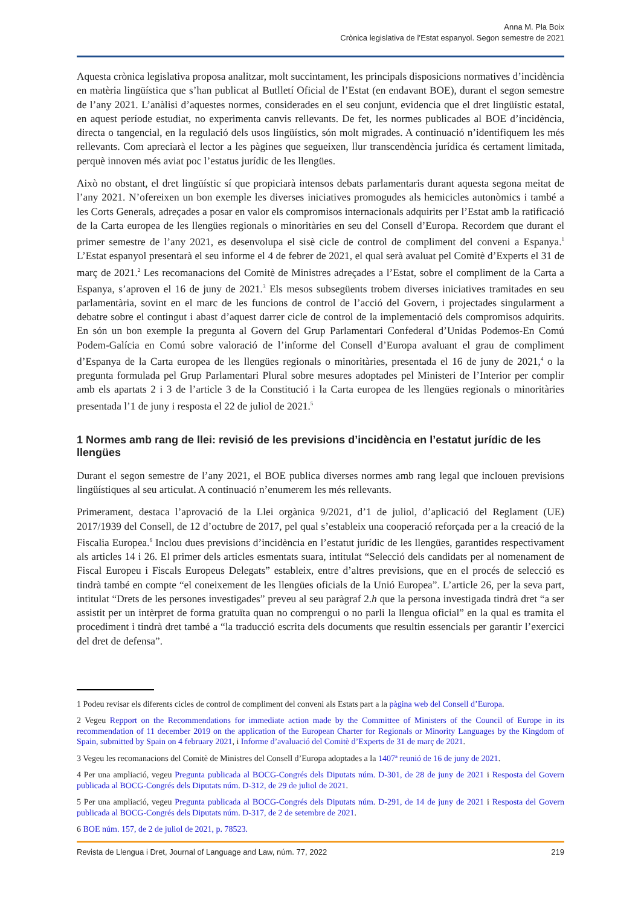Anna M. Pla Boix
Crònica legislativa de l’Estat espanyol. Segon semestre de 2021
Aquesta crònica legislativa proposa analitzar, molt succintament, les principals disposicions normatives d’incidència en matèria lingüística que s’han publicat al Butlletí Oficial de l’Estat (en endavant BOE), durant el segon semestre de l’any 2021. L’anàlisi d’aquestes normes, considerades en el seu conjunt, evidencia que el dret lingüístic estatal, en aquest període estudiat, no experimenta canvis rellevants. De fet, les normes publicades al BOE d’incidència, directa o tangencial, en la regulació dels usos lingüístics, són molt migrades. A continuació n’identifiquem les més rellevants. Com apreciarà el lector a les pàgines que segueixen, llur transcendència jurídica és certament limitada, perquè innoven més aviat poc l’estatus jurídic de les llengües.
Això no obstant, el dret lingüístic sí que propiciarà intensos debats parlamentaris durant aquesta segona meitat de l’any 2021. N’ofereixen un bon exemple les diverses iniciatives promogudes als hemicicles autonòmics i també a les Corts Generals, adreçades a posar en valor els compromisos internacionals adquirits per l’Estat amb la ratificació de la Carta europea de les llengües regionals o minoritàries en seu del Consell d’Europa. Recordem que durant el primer semestre de l’any 2021, es desenvolupa el sisè cicle de control de compliment del conveni a Espanya.<sup>1</sup> L’Estat espanyol presentarà el seu informe el 4 de febrer de 2021, el qual serà avaluat pel Comitè d’Experts el 31 de març de 2021.<sup>2</sup> Les recomanacions del Comitè de Ministres adreçades a l’Estat, sobre el compliment de la Carta a Espanya, s’aproven el 16 de juny de 2021.<sup>3</sup> Els mesos subsegüents trobem diverses iniciatives tramitades en seu parlamentària, sovint en el marc de les funcions de control de l’acció del Govern, i projectades singularment a debatre sobre el contingut i abast d’aquest darrer cicle de control de la implementació dels compromisos adquirits. En són un bon exemple la pregunta al Govern del Grup Parlamentari Confederal d’Unidas Podemos-En Comú Podem-Galícia en Comú sobre valoració de l’informe del Consell d’Europa avaluant el grau de compliment d’Espanya de la Carta europea de les llengües regionals o minoritàries, presentada el 16 de juny de 2021,<sup>4</sup> o la pregunta formulada pel Grup Parlamentari Plural sobre mesures adoptades pel Ministeri de l’Interior per complir amb els apartats 2 i 3 de l’article 3 de la Constitució i la Carta europea de les llengües regionals o minoritàries presentada l’1 de juny i resposta el 22 de juliol de 2021.<sup>5</sup>
1 Normes amb rang de llei: revisió de les previsions d’incidència en l’estatut jurídic de les llengües
Durant el segon semestre de l’any 2021, el BOE publica diverses normes amb rang legal que inclouen previsions lingüístiques al seu articulat. A continuació n’enumerem les més rellevants.
Primerament, destaca l’aprovació de la Llei orgànica 9/2021, d’1 de juliol, d’aplicació del Reglament (UE) 2017/1939 del Consell, de 12 d’octubre de 2017, pel qual s’estableix una cooperació reforçada per a la creació de la Fiscalia Europea.<sup>6</sup> Inclou dues previsions d’incidència en l’estatut jurídic de les llengües, garantides respectivament als articles 14 i 26. El primer dels articles esmentats suara, intitulat “Selecció dels candidats per al nomenament de Fiscal Europeu i Fiscals Europeus Delegats” estableix, entre d’altres previsions, que en el procés de selecció es tindrà també en compte “el coneixement de les llengües oficials de la Unió Europea”. L’article 26, per la seva part, intitulat “Drets de les persones investigades” preveu al seu paràgraf 2.h que la persona investigada tindrà dret “a ser assistit per un intèrpret de forma gratuïta quan no comprengui o no parli la llengua oficial” en la qual es tramita el procediment i tindrà dret també a “la traducció escrita dels documents que resultin essencials per garantir l’exercici del dret de defensa”.
1 Podeu revisar els diferents cicles de control de compliment del conveni als Estats part a la pàgina web del Consell d’Europa.
2 Vegeu Repport on the Recommendations for immediate action made by the Committee of Ministers of the Council of Europe in its recommendation of 11 december 2019 on the application of the European Charter for Regionals or Minority Languages by the Kingdom of Spain, submitted by Spain on 4 february 2021, i Informe d’avaluació del Comitè d’Experts de 31 de març de 2021.
3 Vegeu les recomanacions del Comitè de Ministres del Consell d’Europa adoptades a la 1407ª reunió de 16 de juny de 2021.
4 Per una ampliació, vegeu Pregunta publicada al BOCG-Congrés dels Diputats núm. D-301, de 28 de juny de 2021 i Resposta del Govern publicada al BOCG-Congrés dels Diputats núm. D-312, de 29 de juliol de 2021.
5 Per una ampliació, vegeu Pregunta publicada al BOCG-Congrés dels Diputats núm. D-291, de 14 de juny de 2021 i Resposta del Govern publicada al BOCG-Congrés dels Diputats núm. D-317, de 2 de setembre de 2021.
6 BOE núm. 157, de 2 de juliol de 2021, p. 78523.
Revista de Llengua i Dret, Journal of Language and Law, núm. 77, 2022 219